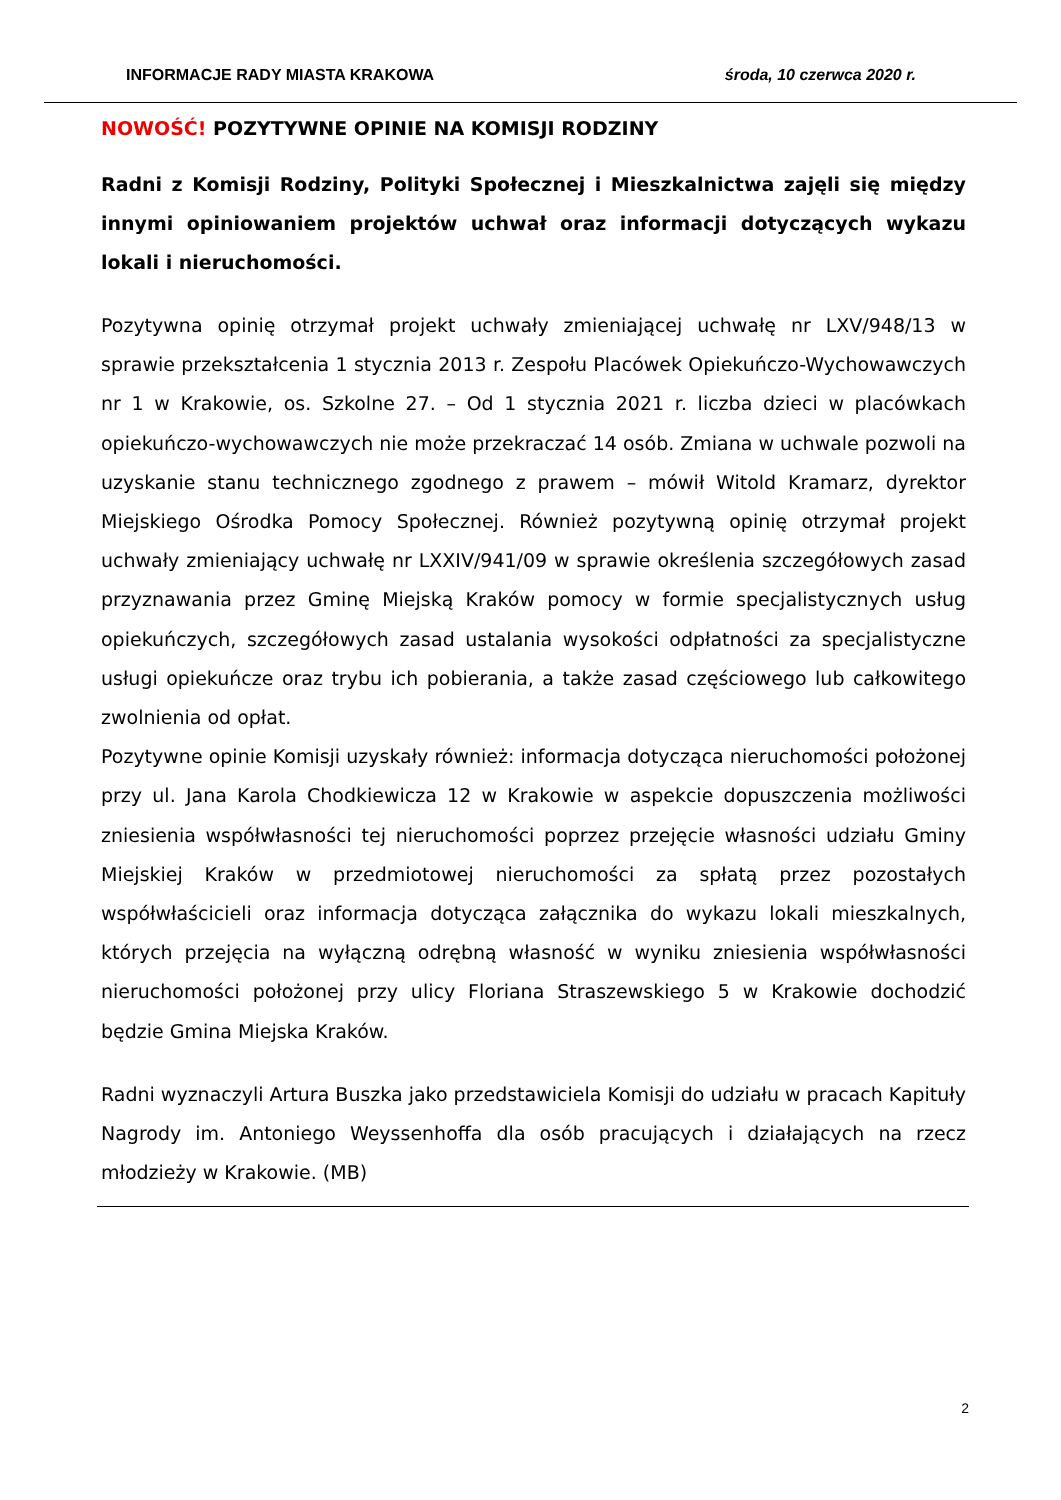INFORMACJE RADY MIASTA KRAKOWA środa, 10 czerwca 2020 r.
NOWOŚĆ! POZYTYWNE OPINIE NA KOMISJI RODZINY
Radni z Komisji Rodziny, Polityki Społecznej i Mieszkalnictwa zajęli się między innymi opiniowaniem projektów uchwał oraz informacji dotyczących wykazu lokali i nieruchomości.
Pozytywna opinię otrzymał projekt uchwały zmieniającej uchwałę nr LXV/948/13 w sprawie przekształcenia 1 stycznia 2013 r. Zespołu Placówek Opiekuńczo-Wychowawczych nr 1 w Krakowie, os. Szkolne 27. – Od 1 stycznia 2021 r. liczba dzieci w placówkach opiekuńczo-wychowawczych nie może przekraczać 14 osób. Zmiana w uchwale pozwoli na uzyskanie stanu technicznego zgodnego z prawem – mówił Witold Kramarz, dyrektor Miejskiego Ośrodka Pomocy Społecznej. Również pozytywną opinię otrzymał projekt uchwały zmieniający uchwałę nr LXXIV/941/09 w sprawie określenia szczegółowych zasad przyznawania przez Gminę Miejską Kraków pomocy w formie specjalistycznych usług opiekuńczych, szczegółowych zasad ustalania wysokości odpłatności za specjalistyczne usługi opiekuńcze oraz trybu ich pobierania, a także zasad częściowego lub całkowitego zwolnienia od opłat.
Pozytywne opinie Komisji uzyskały również: informacja dotycząca nieruchomości położonej przy ul. Jana Karola Chodkiewicza 12 w Krakowie w aspekcie dopuszczenia możliwości zniesienia współwłasności tej nieruchomości poprzez przejęcie własności udziału Gminy Miejskiej Kraków w przedmiotowej nieruchomości za spłatą przez pozostałych współwłaścicieli oraz informacja dotycząca załącznika do wykazu lokali mieszkalnych, których przejęcia na wyłączną odrębną własność w wyniku zniesienia współwłasności nieruchomości położonej przy ulicy Floriana Straszewskiego 5 w Krakowie dochodzić będzie Gmina Miejska Kraków.
Radni wyznaczyli Artura Buszka jako przedstawiciela Komisji do udziału w pracach Kapituły Nagrody im. Antoniego Weyssenhoffa dla osób pracujących i działających na rzecz młodzieży w Krakowie. (MB)
2